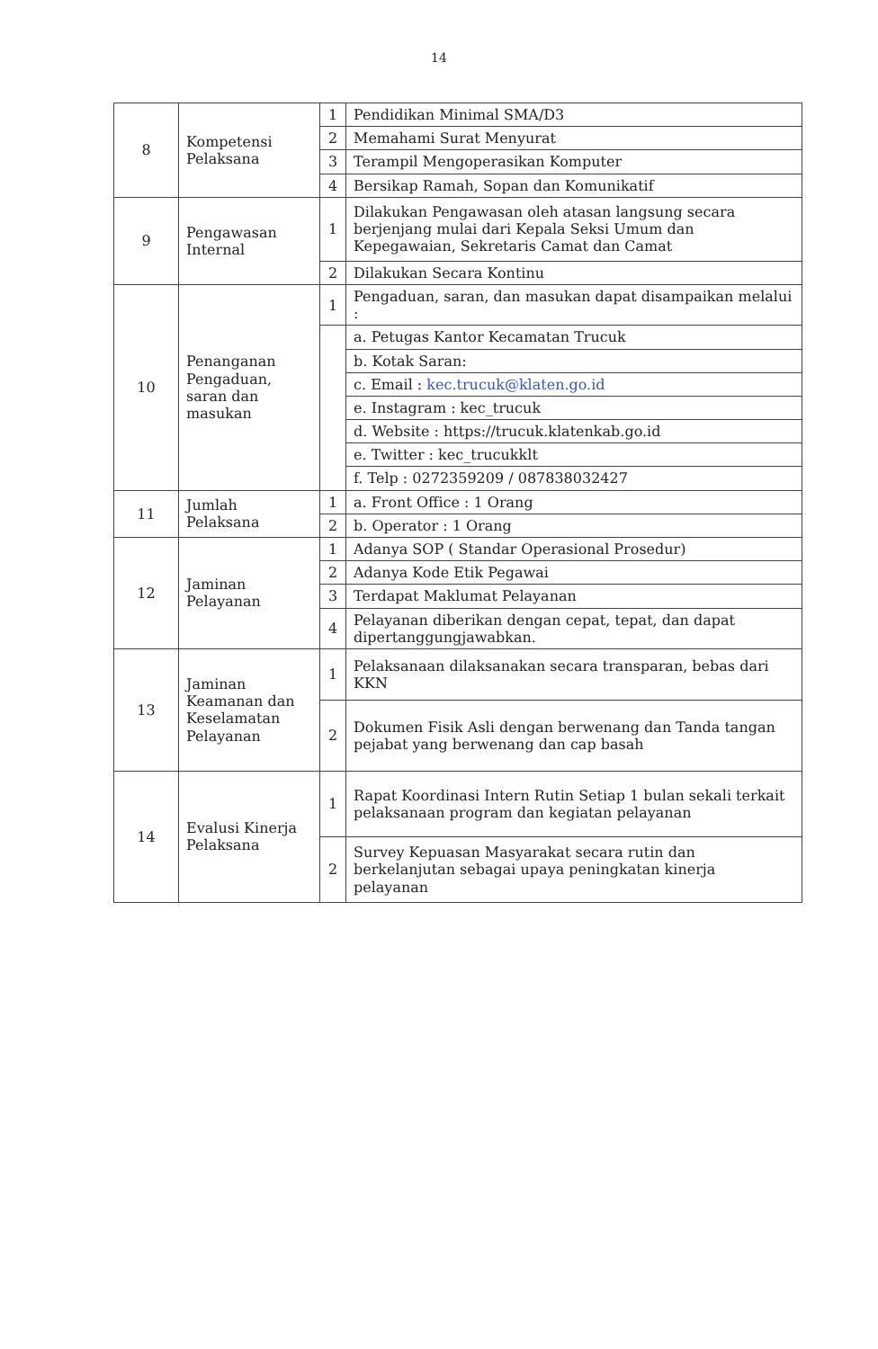14
| 8 | Kompetensi Pelaksana | 1 | Pendidikan Minimal SMA/D3 |
| | | 2 | Memahami Surat Menyurat |
| | | 3 | Terampil Mengoperasikan Komputer |
| | | 4 | Bersikap Ramah, Sopan dan Komunikatif |
| 9 | Pengawasan Internal | 1 | Dilakukan Pengawasan oleh atasan langsung secara berjenjang mulai dari Kepala Seksi Umum dan Kepegawaian, Sekretaris Camat dan Camat |
| | | 2 | Dilakukan Secara Kontinu |
| 10 | Penanganan Pengaduan, saran dan masukan | 1 | Pengaduan, saran, dan masukan dapat disampaikan melalui : |
| | | | a. Petugas Kantor Kecamatan Trucuk |
| | | | b. Kotak Saran: |
| | | | c. Email : kec.trucuk@klaten.go.id |
| | | | e. Instagram : kec_trucuk |
| | | | d. Website : https://trucuk.klatenkab.go.id |
| | | | e. Twitter : kec_trucukklt |
| | | | f. Telp : 0272359209 / 087838032427 |
| 11 | Jumlah Pelaksana | 1 | a. Front Office : 1 Orang |
| | | 2 | b. Operator : 1 Orang |
| 12 | Jaminan Pelayanan | 1 | Adanya SOP ( Standar Operasional Prosedur) |
| | | 2 | Adanya Kode Etik Pegawai |
| | | 3 | Terdapat Maklumat Pelayanan |
| | | 4 | Pelayanan diberikan dengan cepat, tepat, dan dapat dipertanggungjawabkan. |
| 13 | Jaminan Keamanan dan Keselamatan Pelayanan | 1 | Pelaksanaan dilaksanakan secara transparan, bebas dari KKN |
| | | 2 | Dokumen Fisik Asli dengan berwenang dan Tanda tangan pejabat yang berwenang dan cap basah |
| 14 | Evalusi Kinerja Pelaksana | 1 | Rapat Koordinasi Intern Rutin Setiap 1 bulan sekali terkait pelaksanaan program dan kegiatan pelayanan |
| | | 2 | Survey Kepuasan Masyarakat secara rutin dan berkelanjutan sebagai upaya peningkatan kinerja pelayanan |